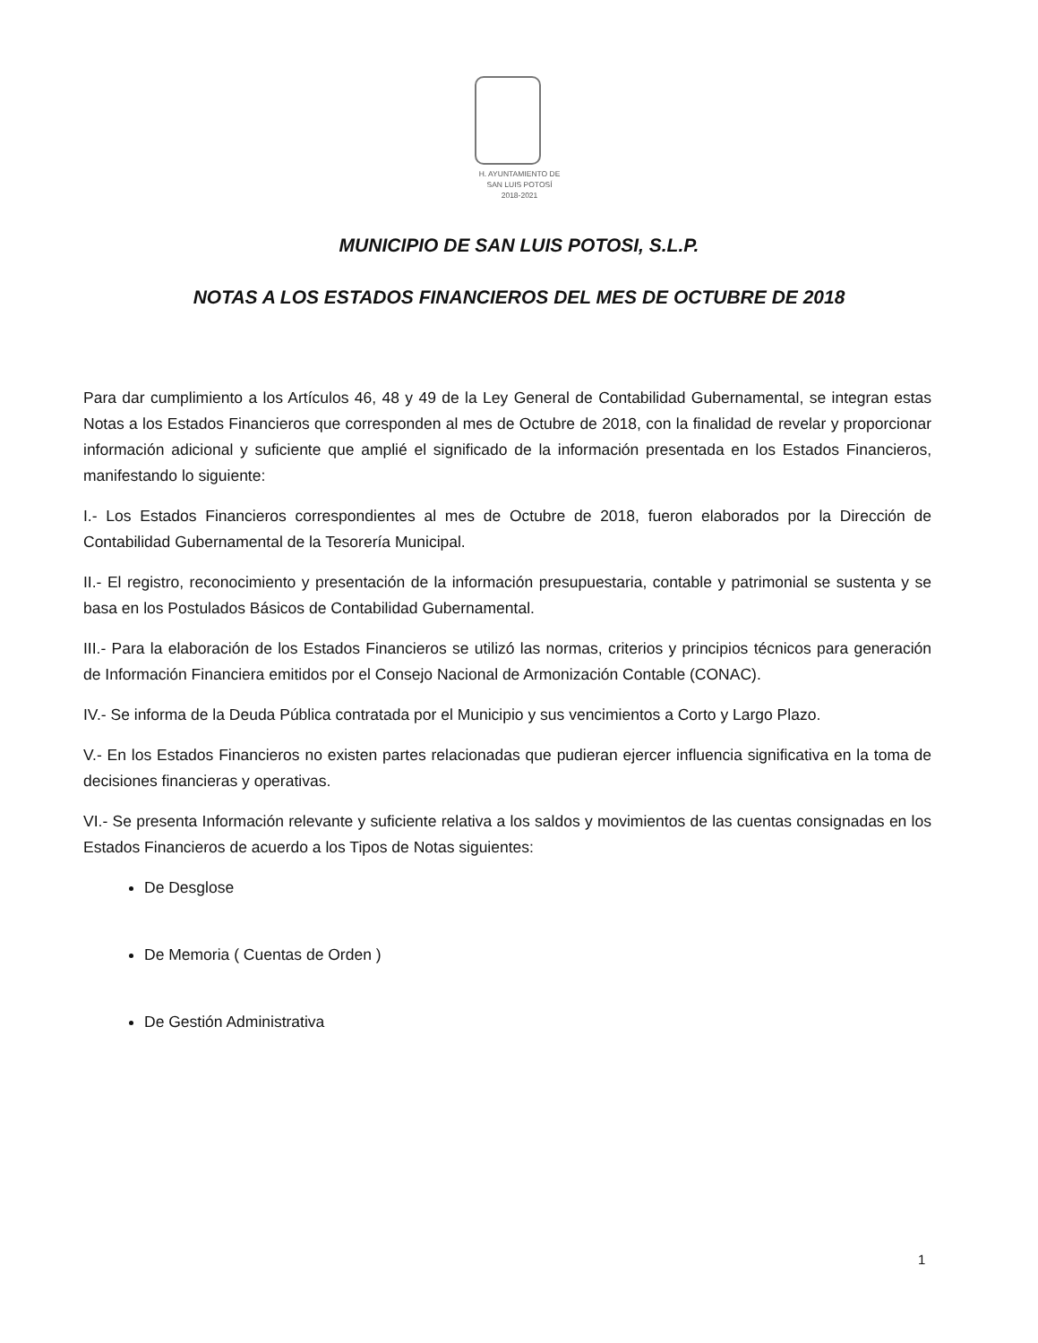H. AYUNTAMIENTO DE
SAN LUIS POTOSÍ
2018-2021
MUNICIPIO DE SAN LUIS POTOSI, S.L.P.
NOTAS A LOS ESTADOS FINANCIEROS DEL MES DE OCTUBRE DE 2018
Para dar cumplimiento a los Artículos 46, 48 y 49 de la Ley General de Contabilidad Gubernamental, se integran estas Notas a los Estados Financieros que corresponden al mes de Octubre de 2018, con la finalidad de revelar y proporcionar información adicional y suficiente que amplié el significado de la información presentada en los Estados Financieros, manifestando lo siguiente:
I.- Los Estados Financieros correspondientes al mes de Octubre de 2018, fueron elaborados por la Dirección de Contabilidad Gubernamental de la Tesorería Municipal.
II.- El registro, reconocimiento y presentación de la información presupuestaria, contable y patrimonial se sustenta y se basa en los Postulados Básicos de Contabilidad Gubernamental.
III.- Para la elaboración de los Estados Financieros se utilizó las normas, criterios y principios técnicos para generación de Información Financiera emitidos por el Consejo Nacional de Armonización Contable (CONAC).
IV.- Se informa de la Deuda Pública contratada por el Municipio y sus vencimientos a Corto y Largo Plazo.
V.- En los Estados Financieros no existen partes relacionadas que pudieran ejercer influencia significativa en la toma de decisiones financieras y operativas.
VI.- Se presenta Información relevante y suficiente relativa a los saldos y movimientos de las cuentas consignadas en los Estados Financieros de acuerdo a los Tipos de Notas siguientes:
De Desglose
De Memoria ( Cuentas de Orden )
De Gestión Administrativa
1